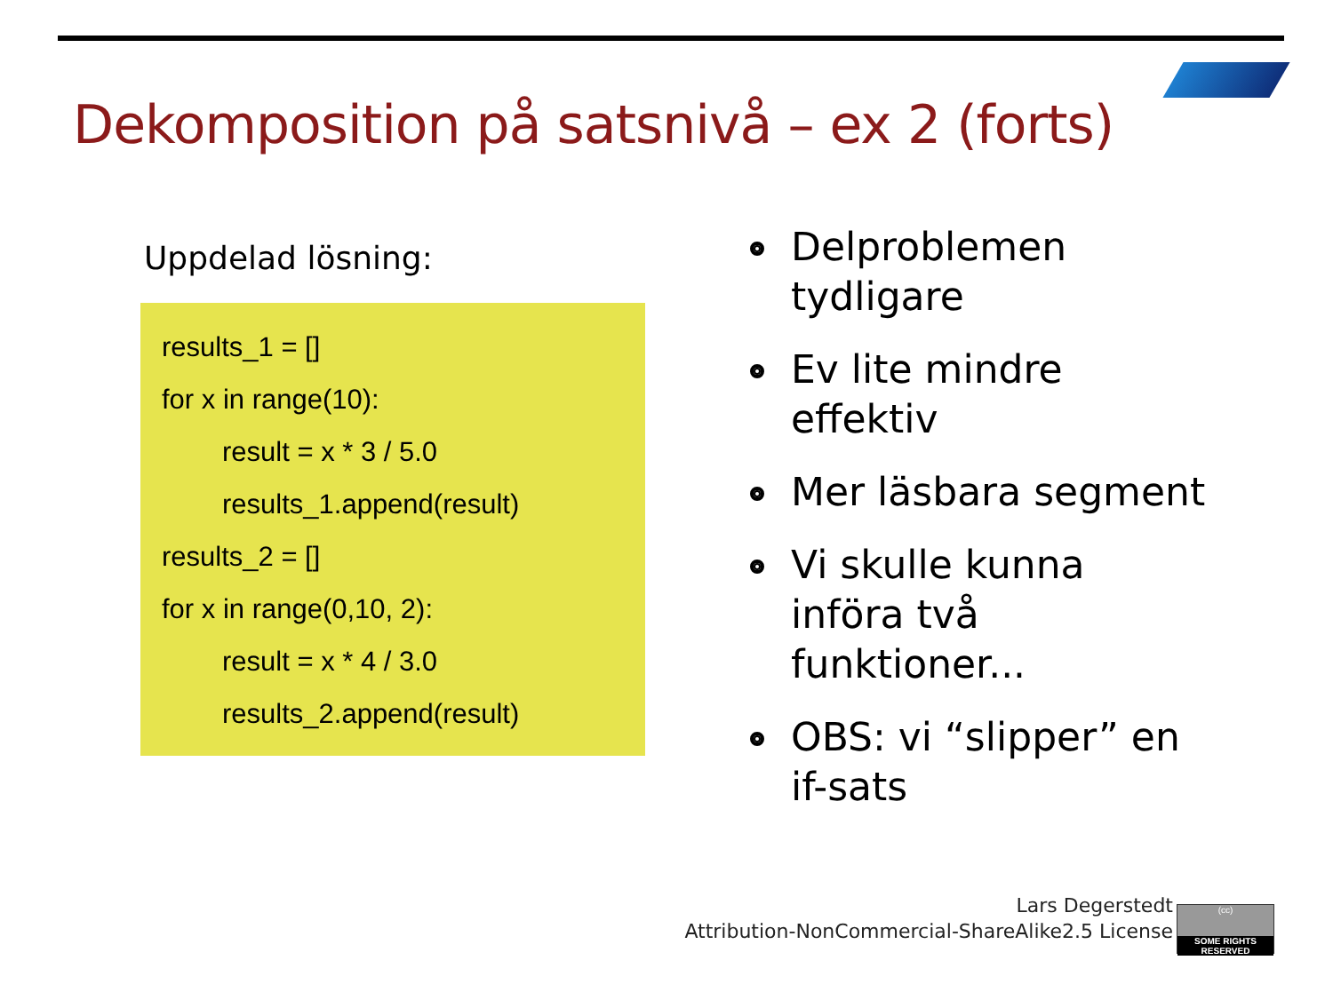Dekomposition på satsnivå – ex 2 (forts)
Uppdelad lösning:
results_1 = []
for x in range(10):
result = x * 3 / 5.0
results_1.append(result)
results_2 = []
for x in range(0,10, 2):
result = x * 4 / 3.0
results_2.append(result)
Delproblemen tydligare
Ev lite mindre effektiv
Mer läsbara segment
Vi skulle kunna införa två funktioner...
OBS: vi “slipper” en if-sats
Lars Degerstedt
Attribution-NonCommercial-ShareAlike2.5 License
(cc)
SOME RIGHTS RESERVED